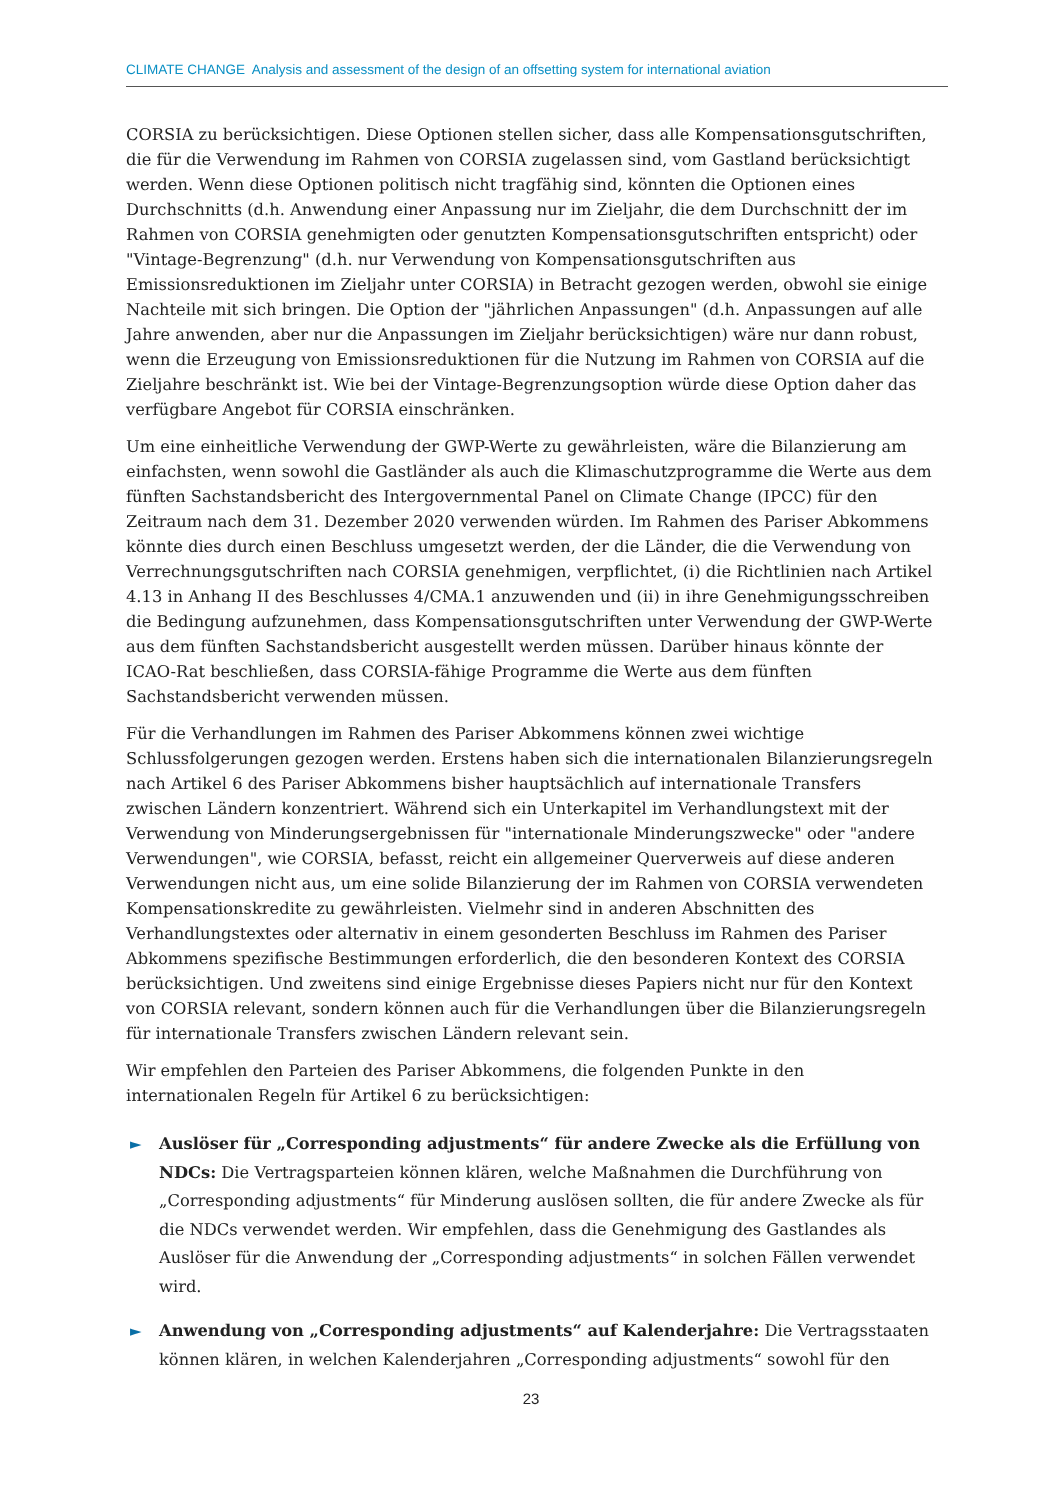CLIMATE CHANGE Analysis and assessment of the design of an offsetting system for international aviation
CORSIA zu berücksichtigen. Diese Optionen stellen sicher, dass alle Kompensationsgutschriften, die für die Verwendung im Rahmen von CORSIA zugelassen sind, vom Gastland berücksichtigt werden. Wenn diese Optionen politisch nicht tragfähig sind, könnten die Optionen eines Durchschnitts (d.h. Anwendung einer Anpassung nur im Zieljahr, die dem Durchschnitt der im Rahmen von CORSIA genehmigten oder genutzten Kompensationsgutschriften entspricht) oder "Vintage-Begrenzung" (d.h. nur Verwendung von Kompensationsgutschriften aus Emissionsreduktionen im Zieljahr unter CORSIA) in Betracht gezogen werden, obwohl sie einige Nachteile mit sich bringen. Die Option der "jährlichen Anpassungen" (d.h. Anpassungen auf alle Jahre anwenden, aber nur die Anpassungen im Zieljahr berücksichtigen) wäre nur dann robust, wenn die Erzeugung von Emissionsreduktionen für die Nutzung im Rahmen von CORSIA auf die Zieljahre beschränkt ist. Wie bei der Vintage-Begrenzungsoption würde diese Option daher das verfügbare Angebot für CORSIA einschränken.
Um eine einheitliche Verwendung der GWP-Werte zu gewährleisten, wäre die Bilanzierung am einfachsten, wenn sowohl die Gastländer als auch die Klimaschutzprogramme die Werte aus dem fünften Sachstandsbericht des Intergovernmental Panel on Climate Change (IPCC) für den Zeitraum nach dem 31. Dezember 2020 verwenden würden. Im Rahmen des Pariser Abkommens könnte dies durch einen Beschluss umgesetzt werden, der die Länder, die die Verwendung von Verrechnungsgutschriften nach CORSIA genehmigen, verpflichtet, (i) die Richtlinien nach Artikel 4.13 in Anhang II des Beschlusses 4/CMA.1 anzuwenden und (ii) in ihre Genehmigungsschreiben die Bedingung aufzunehmen, dass Kompensationsgutschriften unter Verwendung der GWP-Werte aus dem fünften Sachstandsbericht ausgestellt werden müssen. Darüber hinaus könnte der ICAO-Rat beschließen, dass CORSIA-fähige Programme die Werte aus dem fünften Sachstandsbericht verwenden müssen.
Für die Verhandlungen im Rahmen des Pariser Abkommens können zwei wichtige Schlussfolgerungen gezogen werden. Erstens haben sich die internationalen Bilanzierungsregeln nach Artikel 6 des Pariser Abkommens bisher hauptsächlich auf internationale Transfers zwischen Ländern konzentriert. Während sich ein Unterkapitel im Verhandlungstext mit der Verwendung von Minderungsergebnissen für "internationale Minderungszwecke" oder "andere Verwendungen", wie CORSIA, befasst, reicht ein allgemeiner Querverweis auf diese anderen Verwendungen nicht aus, um eine solide Bilanzierung der im Rahmen von CORSIA verwendeten Kompensationskredite zu gewährleisten. Vielmehr sind in anderen Abschnitten des Verhandlungstextes oder alternativ in einem gesonderten Beschluss im Rahmen des Pariser Abkommens spezifische Bestimmungen erforderlich, die den besonderen Kontext des CORSIA berücksichtigen. Und zweitens sind einige Ergebnisse dieses Papiers nicht nur für den Kontext von CORSIA relevant, sondern können auch für die Verhandlungen über die Bilanzierungsregeln für internationale Transfers zwischen Ländern relevant sein.
Wir empfehlen den Parteien des Pariser Abkommens, die folgenden Punkte in den internationalen Regeln für Artikel 6 zu berücksichtigen:
► Auslöser für „Corresponding adjustments“ für andere Zwecke als die Erfüllung von NDCs: Die Vertragsparteien können klären, welche Maßnahmen die Durchführung von „Corresponding adjustments“ für Minderung auslösen sollten, die für andere Zwecke als für die NDCs verwendet werden. Wir empfehlen, dass die Genehmigung des Gastlandes als Auslöser für die Anwendung der „Corresponding adjustments“ in solchen Fällen verwendet wird.
► Anwendung von „Corresponding adjustments“ auf Kalenderjahre: Die Vertragsstaaten können klären, in welchen Kalenderjahren „Corresponding adjustments“ sowohl für den
23